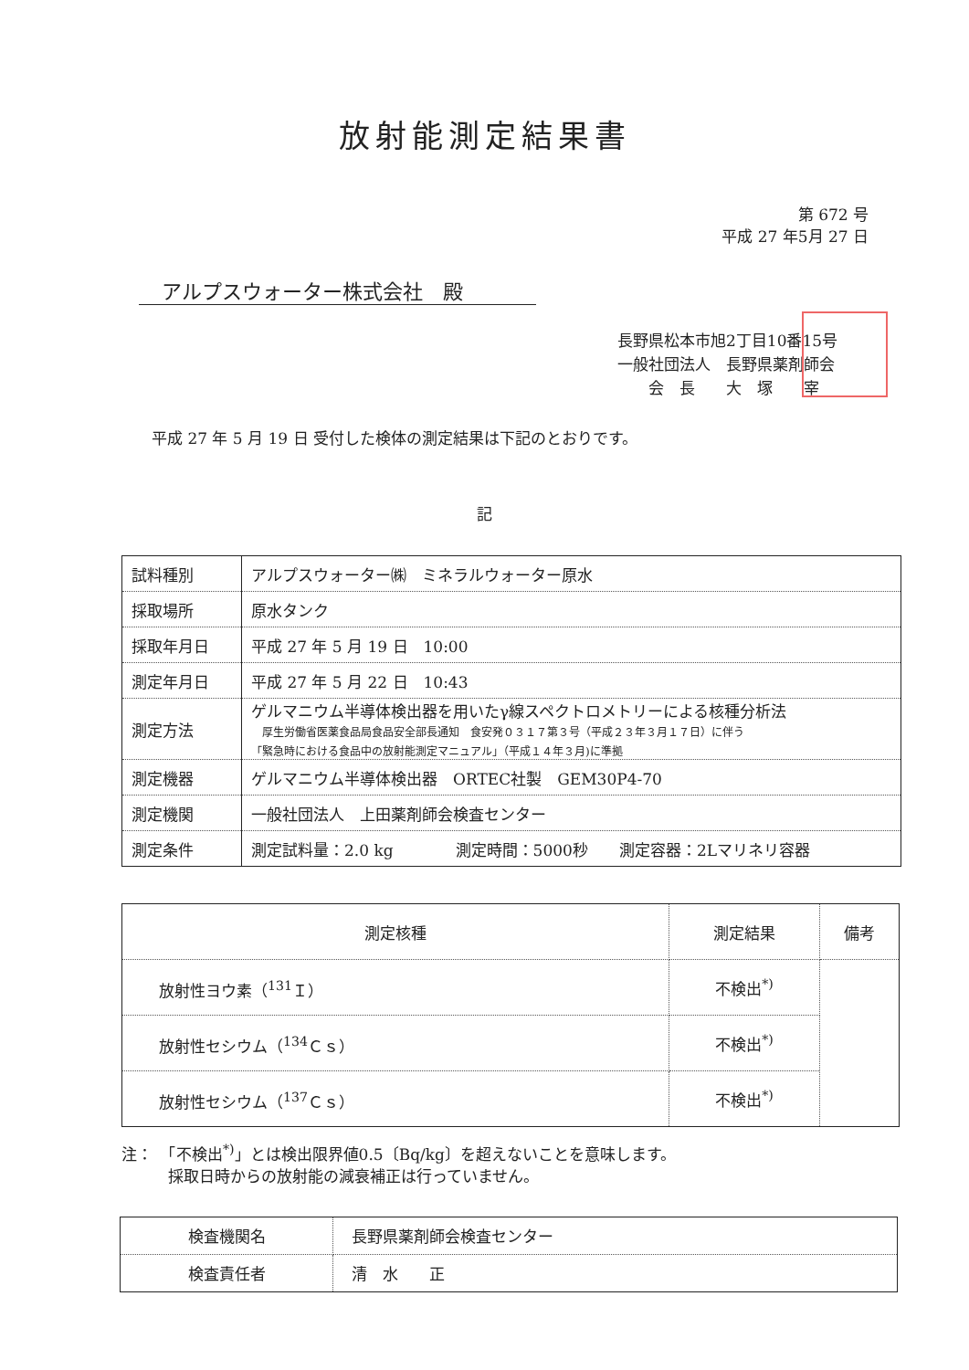放射能測定結果書
第 672 号
平成 27 年5月 27 日
アルプスウォーター株式会社　殿
長野県松本市旭2丁目10番15号
一般社団法人　長野県薬剤師会
　　会　長　　大　塚　　宰
平成 27 年 5 月 19 日 受付した検体の測定結果は下記のとおりです。
記
| 試料種別 | アルプスウォーター㈱ ミネラルウォーター原水 |
| 採取場所 | 原水タンク |
| 採取年月日 | 平成 27 年 5 月 19 日 10:00 |
| 測定年月日 | 平成 27 年 5 月 22 日 10:43 |
| 測定方法 | ゲルマニウム半導体検出器を用いたγ線スペクトロメトリーによる核種分析法 厚生労働省医薬食品局食品安全部長通知 食安発０３１７第３号（平成２３年３月１７日）に伴う 「緊急時における食品中の放射能測定マニュアル」（平成１４年３月)に準拠 |
| 測定機器 | ゲルマニウム半導体検出器 ORTEC社製 GEM30P4-70 |
| 測定機関 | 一般社団法人 上田薬剤師会検査センター |
| 測定条件 | 測定試料量：2.0 kg 測定時間：5000秒 測定容器：2Lマリネリ容器 |
| 測定核種 | 測定結果 | 備考 |
| --- | --- | --- |
| 放射性ヨウ素（<sup>131</sup>Ｉ） | 不検出<sup>*)</sup> | |
| 放射性セシウム（<sup>134</sup>Ｃｓ） | 不検出<sup>*)</sup> | |
| 放射性セシウム（<sup>137</sup>Ｃｓ） | 不検出<sup>*)</sup> | |
注：　「不検出<sup>*)</sup>」とは検出限界値0.5〔Bq/kg〕を超えないことを意味します。
　　　採取日時からの放射能の減衰補正は行っていません。
| 検査機関名 | 長野県薬剤師会検査センター |
| 検査責任者 | 清 水 正 |